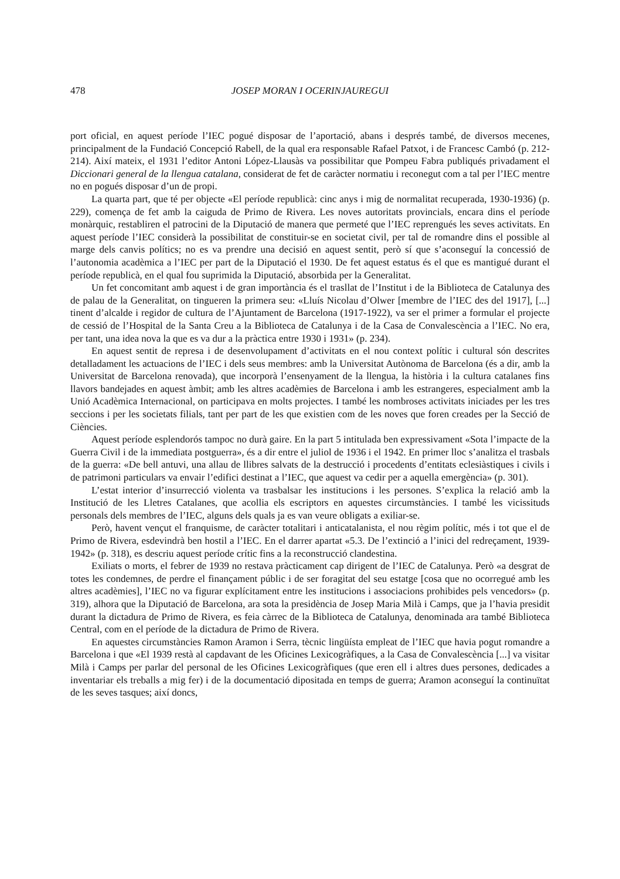478 JOSEP MORAN I OCERINJAUREGUI
port oficial, en aquest període l’IEC pogué disposar de l’aportació, abans i després també, de diversos mecenes, principalment de la Fundació Concepció Rabell, de la qual era responsable Rafael Patxot, i de Francesc Cambó (p. 212-214). Així mateix, el 1931 l’editor Antoni López-Llausàs va possibilitar que Pompeu Fabra publiqués privadament el Diccionari general de la llengua catalana, considerat de fet de caràcter normatiu i reconegut com a tal per l’IEC mentre no en pogués disposar d’un de propi.
La quarta part, que té per objecte «El període republicà: cinc anys i mig de normalitat recuperada, 1930-1936) (p. 229), comença de fet amb la caiguda de Primo de Rivera. Les noves autoritats provincials, encara dins el període monàrquic, restabliren el patrocini de la Diputació de manera que permeté que l’IEC reprengués les seves activitats. En aquest període l’IEC considerà la possibilitat de constituir-se en societat civil, per tal de romandre dins el possible al marge dels canvis polítics; no es va prendre una decisió en aquest sentit, però sí que s’aconseguí la concessió de l’autonomia acadèmica a l’IEC per part de la Diputació el 1930. De fet aquest estatus és el que es mantigué durant el període republicà, en el qual fou suprimida la Diputació, absorbida per la Generalitat.
Un fet concomitant amb aquest i de gran importància és el trasllat de l’Institut i de la Biblioteca de Catalunya des de palau de la Generalitat, on tingueren la primera seu: «Lluís Nicolau d’Olwer [membre de l’IEC des del 1917], [...] tinent d’alcalde i regidor de cultura de l’Ajuntament de Barcelona (1917-1922), va ser el primer a formular el projecte de cessió de l’Hospital de la Santa Creu a la Biblioteca de Catalunya i de la Casa de Convalescència a l’IEC. No era, per tant, una idea nova la que es va dur a la pràctica entre 1930 i 1931» (p. 234).
En aquest sentit de represa i de desenvolupament d’activitats en el nou context polític i cultural són descrites detalladament les actuacions de l’IEC i dels seus membres: amb la Universitat Autònoma de Barcelona (és a dir, amb la Universitat de Barcelona renovada), que incorporà l’ensenyament de la llengua, la història i la cultura catalanes fins llavors bandejades en aquest àmbit; amb les altres acadèmies de Barcelona i amb les estrangeres, especialment amb la Unió Acadèmica Internacional, on participava en molts projectes. I també les nombroses activitats iniciades per les tres seccions i per les societats filials, tant per part de les que existien com de les noves que foren creades per la Secció de Ciències.
Aquest període esplendorós tampoc no durà gaire. En la part 5 intitulada ben expressivament «Sota l’impacte de la Guerra Civil i de la immediata postguerra», és a dir entre el juliol de 1936 i el 1942. En primer lloc s’analitza el trasbals de la guerra: «De bell antuvi, una allau de llibres salvats de la destrucció i procedents d’entitats eclesiàstiques i civils i de patrimoni particulars va envair l’edifici destinat a l’IEC, que aquest va cedir per a aquella emergència» (p. 301).
L’estat interior d’insurrecció violenta va trasbalsar les institucions i les persones. S’explica la relació amb la Institució de les Lletres Catalanes, que acollia els escriptors en aquestes circumstàncies. I també les vicissituds personals dels membres de l’IEC, alguns dels quals ja es van veure obligats a exiliar-se.
Però, havent vençut el franquisme, de caràcter totalitari i anticatalanista, el nou règim polític, més i tot que el de Primo de Rivera, esdevindrà ben hostil a l’IEC. En el darrer apartat «5.3. De l’extinció a l’inici del redreçament, 1939-1942» (p. 318), es descriu aquest període crític fins a la reconstrucció clandestina.
Exiliats o morts, el febrer de 1939 no restava pràcticament cap dirigent de l’IEC de Catalunya. Però «a desgrat de totes les condemnes, de perdre el finançament públic i de ser foragitat del seu estatge [cosa que no ocorregué amb les altres acadèmies], l’IEC no va figurar explícitament entre les institucions i associacions prohibides pels vencedors» (p. 319), alhora que la Diputació de Barcelona, ara sota la presidència de Josep Maria Milà i Camps, que ja l’havia presidit durant la dictadura de Primo de Rivera, es feia càrrec de la Biblioteca de Catalunya, denominada ara també Biblioteca Central, com en el període de la dictadura de Primo de Rivera.
En aquestes circumstàncies Ramon Aramon i Serra, tècnic lingüísta empleat de l’IEC que havia pogut romandre a Barcelona i que «El 1939 restà al capdavant de les Oficines Lexicogràfiques, a la Casa de Convalescència [...] va visitar Milà i Camps per parlar del personal de les Oficines Lexicogràfiques (que eren ell i altres dues persones, dedicades a inventariar els treballs a mig fer) i de la documentació dipositada en temps de guerra; Aramon aconseguí la continuïtat de les seves tasques; així doncs,